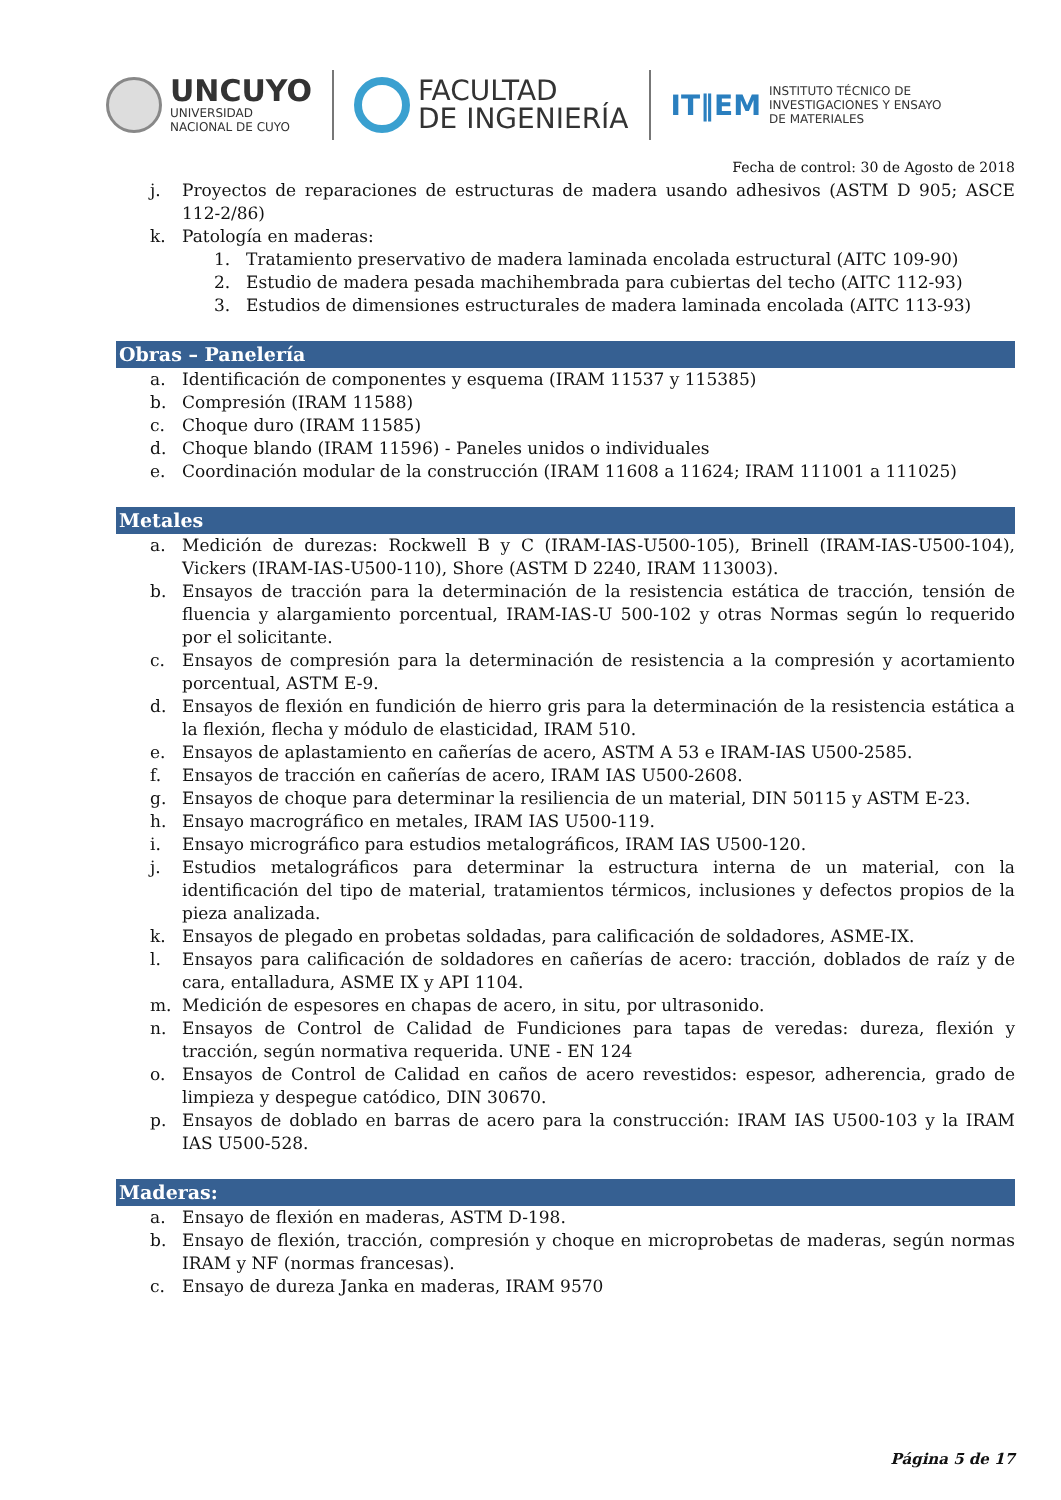UNCUYO
UNIVERSIDAD
NACIONAL DE CUYO
FACULTAD
DE INGENIERÍA
IT‖EM
INSTITUTO TÉCNICO DE
INVESTIGACIONES Y ENSAYO
DE MATERIALES
Fecha de control: 30 de Agosto de 2018
j. Proyectos de reparaciones de estructuras de madera usando adhesivos (ASTM D 905; ASCE 112-2/86)
k. Patología en maderas:
1. Tratamiento preservativo de madera laminada encolada estructural (AITC 109-90)
2. Estudio de madera pesada machihembrada para cubiertas del techo (AITC 112-93)
3. Estudios de dimensiones estructurales de madera laminada encolada (AITC 113-93)
Obras – Panelería
a. Identificación de componentes y esquema (IRAM 11537 y 115385)
b. Compresión (IRAM 11588)
c. Choque duro (IRAM 11585)
d. Choque blando (IRAM 11596) - Paneles unidos o individuales
e. Coordinación modular de la construcción (IRAM 11608 a 11624; IRAM 111001 a 111025)
Metales
a. Medición de durezas: Rockwell B y C (IRAM-IAS-U500-105), Brinell (IRAM-IAS-U500-104), Vickers (IRAM-IAS-U500-110), Shore (ASTM D 2240, IRAM 113003).
b. Ensayos de tracción para la determinación de la resistencia estática de tracción, tensión de fluencia y alargamiento porcentual, IRAM-IAS-U 500-102 y otras Normas según lo requerido por el solicitante.
c. Ensayos de compresión para la determinación de resistencia a la compresión y acortamiento porcentual, ASTM E-9.
d. Ensayos de flexión en fundición de hierro gris para la determinación de la resistencia estática a la flexión, flecha y módulo de elasticidad, IRAM 510.
e. Ensayos de aplastamiento en cañerías de acero, ASTM A 53 e IRAM-IAS U500-2585.
f. Ensayos de tracción en cañerías de acero, IRAM IAS U500-2608.
g. Ensayos de choque para determinar la resiliencia de un material, DIN 50115 y ASTM E-23.
h. Ensayo macrográfico en metales, IRAM IAS U500-119.
i. Ensayo micrográfico para estudios metalográficos, IRAM IAS U500-120.
j. Estudios metalográficos para determinar la estructura interna de un material, con la identificación del tipo de material, tratamientos térmicos, inclusiones y defectos propios de la pieza analizada.
k. Ensayos de plegado en probetas soldadas, para calificación de soldadores, ASME-IX.
l. Ensayos para calificación de soldadores en cañerías de acero: tracción, doblados de raíz y de cara, entalladura, ASME IX y API 1104.
m. Medición de espesores en chapas de acero, in situ, por ultrasonido.
n. Ensayos de Control de Calidad de Fundiciones para tapas de veredas: dureza, flexión y tracción, según normativa requerida. UNE - EN 124
o. Ensayos de Control de Calidad en caños de acero revestidos: espesor, adherencia, grado de limpieza y despegue catódico, DIN 30670.
p. Ensayos de doblado en barras de acero para la construcción: IRAM IAS U500-103 y la IRAM IAS U500-528.
Maderas:
a. Ensayo de flexión en maderas, ASTM D-198.
b. Ensayo de flexión, tracción, compresión y choque en microprobetas de maderas, según normas IRAM y NF (normas francesas).
c. Ensayo de dureza Janka en maderas, IRAM 9570
Página 5 de 17